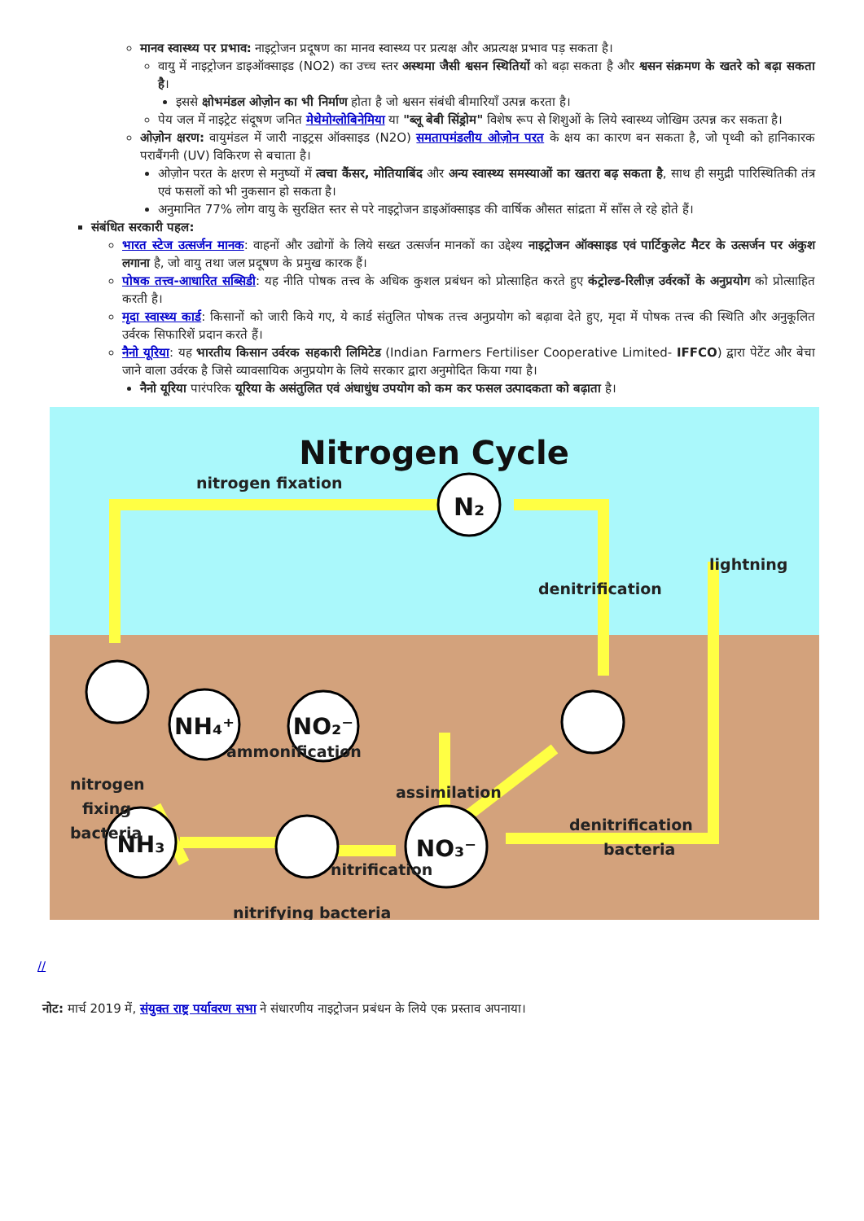मानव स्वास्थ्य पर प्रभाव: नाइट्रोजन प्रदूषण का मानव स्वास्थ्य पर प्रत्यक्ष और अप्रत्यक्ष प्रभाव पड़ सकता है।
वायु में नाइट्रोजन डाइऑक्साइड (NO2) का उच्च स्तर अस्थमा जैसी श्वसन स्थितियों को बढ़ा सकता है और श्वसन संक्रमण के खतरे को बढ़ा सकता है।
इससे क्षोभमंडल ओज़ोन का भी निर्माण होता है जो श्वसन संबंधी बीमारियाँ उत्पन्न करता है।
पेय जल में नाइट्रेट संदूषण जनित मेथेमोग्लोबिनेमिया या "ब्लू बेबी सिंड्रोम" विशेष रूप से शिशुओं के लिये स्वास्थ्य जोखिम उत्पन्न कर सकता है।
ओज़ोन क्षरण: वायुमंडल में जारी नाइट्रस ऑक्साइड (N2O) समतापमंडलीय ओज़ोन परत के क्षय का कारण बन सकता है, जो पृथ्वी को हानिकारक पराबैंगनी (UV) विकिरण से बचाता है।
ओज़ोन परत के क्षरण से मनुष्यों में त्वचा कैंसर, मोतियाबिंद और अन्य स्वास्थ्य समस्याओं का खतरा बढ़ सकता है, साथ ही समुद्री पारिस्थितिकी तंत्र एवं फसलों को भी नुकसान हो सकता है।
अनुमानित 77% लोग वायु के सुरक्षित स्तर से परे नाइट्रोजन डाइऑक्साइड की वार्षिक औसत सांद्रता में साँस ले रहे होते हैं।
संबंधित सरकारी पहल:
भारत स्टेज उत्सर्जन मानक: वाहनों और उद्योगों के लिये सख्त उत्सर्जन मानकों का उद्देश्य नाइट्रोजन ऑक्साइड एवं पार्टिकुलेट मैटर के उत्सर्जन पर अंकुश लगाना है, जो वायु तथा जल प्रदूषण के प्रमुख कारक हैं।
पोषक तत्त्व-आधारित सब्सिडी: यह नीति पोषक तत्त्व के अधिक कुशल प्रबंधन को प्रोत्साहित करते हुए कंट्रोल्ड-रिलीज़ उर्वरकों के अनुप्रयोग को प्रोत्साहित करती है।
मृदा स्वास्थ्य कार्ड: किसानों को जारी किये गए, ये कार्ड संतुलित पोषक तत्त्व अनुप्रयोग को बढ़ावा देते हुए, मृदा में पोषक तत्त्व की स्थिति और अनुकूलित उर्वरक सिफारिशें प्रदान करते हैं।
नैनो यूरिया: यह भारतीय किसान उर्वरक सहकारी लिमिटेड (Indian Farmers Fertiliser Cooperative Limited- IFFCO) द्वारा पेटेंट और बेचा जाने वाला उर्वरक है जिसे व्यावसायिक अनुप्रयोग के लिये सरकार द्वारा अनुमोदित किया गया है।
नैनो यूरिया पारंपरिक यूरिया के असंतुलित एवं अंधाधुंध उपयोग को कम कर फसल उत्पादकता को बढ़ाता है।
Nitrogen Cycle
N₂
NH₄⁺
NO₂⁻
NH₃
NO₃⁻
nitrogen fixation
denitrification
lightning
ammonification
assimilation
nitrification
nitrifying bacteria
nitrogen
fixing
bacteria
denitrification
bacteria
//
नोट: मार्च 2019 में, संयुक्त राष्ट्र पर्यावरण सभा ने संधारणीय नाइट्रोजन प्रबंधन के लिये एक प्रस्ताव अपनाया।